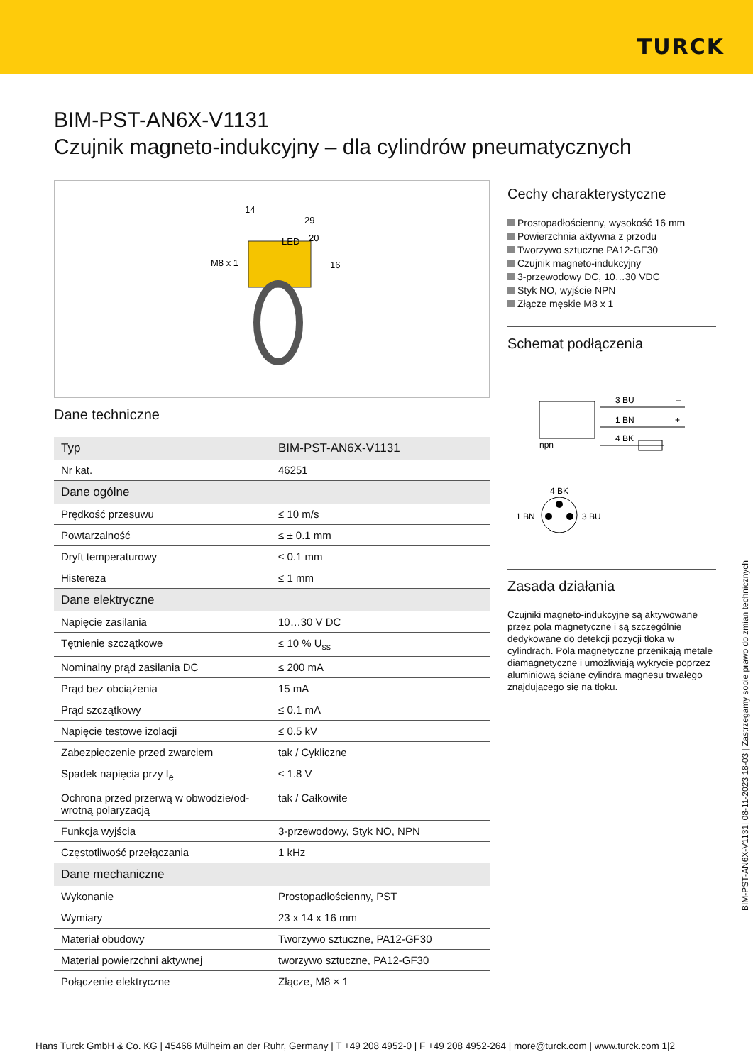TURCK
BIM-PST-AN6X-V1131
Czujnik magneto-indukcyjny – dla cylindrów pneumatycznych
M8 x 1
LED
14
29
20
16
Dane techniczne
| Typ | BIM-PST-AN6X-V1131 |
| Nr kat. | 46251 |
| Dane ogólne | |
| Prędkość przesuwu | ≤ 10 m/s |
| Powtarzalność | ≤ ± 0.1 mm |
| Dryft temperaturowy | ≤ 0.1 mm |
| Histereza | ≤ 1 mm |
| Dane elektryczne | |
| Napięcie zasilania | 10…30 V DC |
| Tętnienie szczątkowe | ≤ 10 % U<sub>ss</sub> |
| Nominalny prąd zasilania DC | ≤ 200 mA |
| Prąd bez obciążenia | 15 mA |
| Prąd szczątkowy | ≤ 0.1 mA |
| Napięcie testowe izolacji | ≤ 0.5 kV |
| Zabezpieczenie przed zwarciem | tak / Cykliczne |
| Spadek napięcia przy I<sub>e</sub> | ≤ 1.8 V |
| Ochrona przed przerwą w obwodzie/od-wrotną polaryzacją | tak / Całkowite |
| Funkcja wyjścia | 3-przewodowy, Styk NO, NPN |
| Częstotliwość przełączania | 1 kHz |
| Dane mechaniczne | |
| Wykonanie | Prostopadłościenny, PST |
| Wymiary | 23 x 14 x 16 mm |
| Materiał obudowy | Tworzywo sztuczne, PA12-GF30 |
| Materiał powierzchni aktywnej | tworzywo sztuczne, PA12-GF30 |
| Połączenie elektryczne | Złącze, M8 × 1 |
Cechy charakterystyczne
Prostopadłościenny, wysokość 16 mm
Powierzchnia aktywna z przodu
Tworzywo sztuczne PA12-GF30
Czujnik magneto-indukcyjny
3-przewodowy DC, 10…30 VDC
Styk NO, wyjście NPN
Złącze męskie M8 x 1
Schemat podłączenia
npn
3 BU
1 BN
4 BK
–
+
4 BK
1 BN
3 BU
Zasada działania
Czujniki magneto-indukcyjne są aktywowane przez pola magnetyczne i są szczególnie dedykowane do detekcji pozycji tłoka w cylindrach. Pola magnetyczne przenikają metale diamagnetyczne i umożliwiają wykrycie poprzez aluminiową ścianę cylindra magnesu trwałego znajdującego się na tłoku.
BIM-PST-AN6X-V1131| 08-11-2023 18-03 | Zastrzegamy sobie prawo do zmian technicznych
Hans Turck GmbH & Co. KG | 45466 Mülheim an der Ruhr, Germany | T +49 208 4952-0 | F +49 208 4952-264 | more@turck.com | www.turck.com 1|2